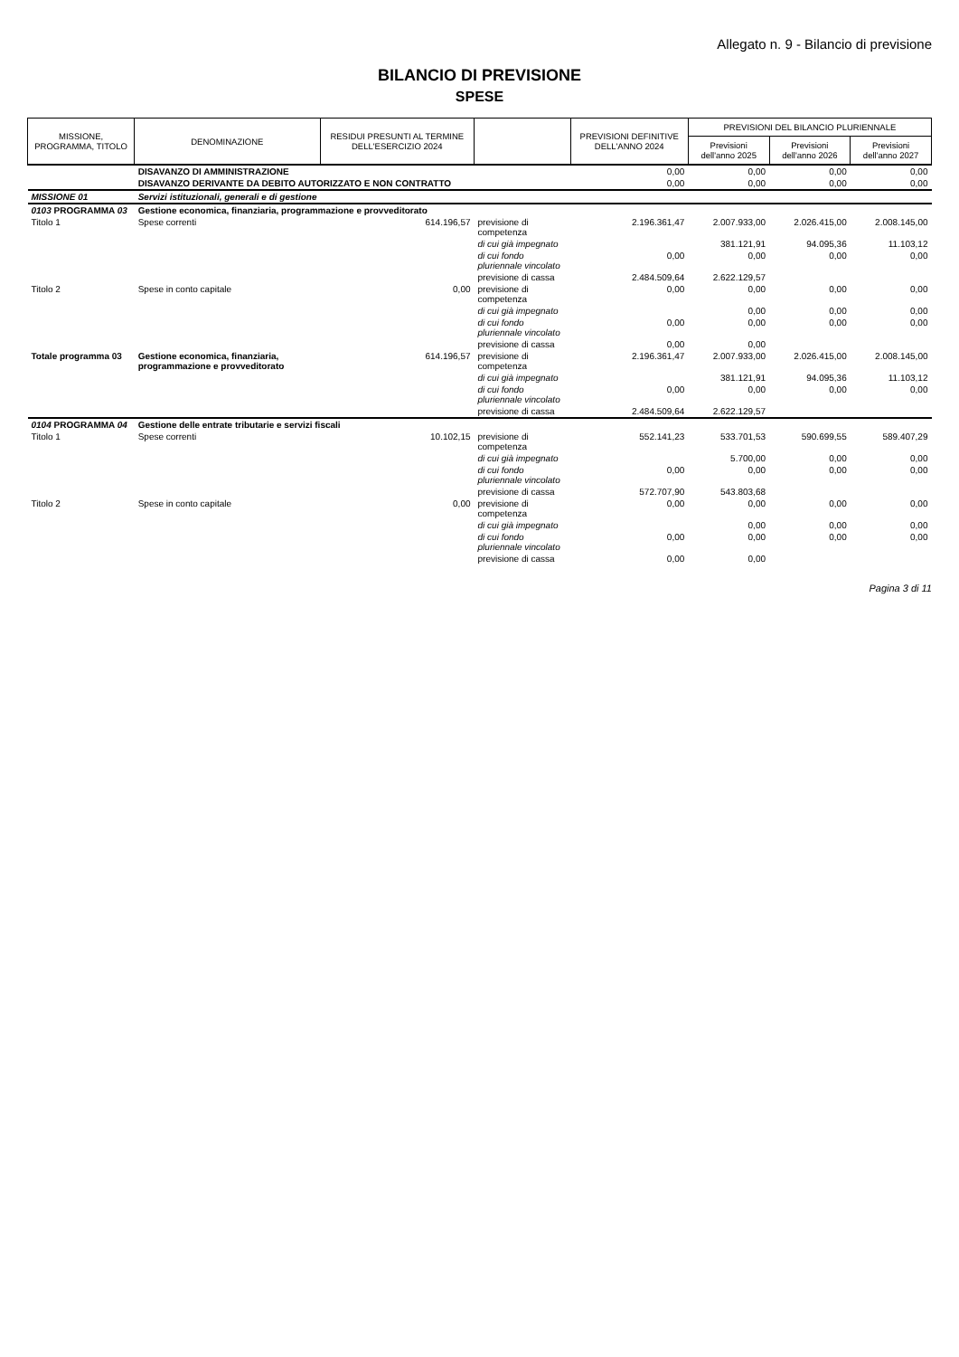Allegato n. 9 - Bilancio di previsione
BILANCIO DI PREVISIONE
SPESE
| MISSIONE, PROGRAMMA, TITOLO | DENOMINAZIONE | RESIDUI PRESUNTI AL TERMINE DELL'ESERCIZIO 2024 | | PREVISIONI DEFINITIVE DELL'ANNO 2024 | PREVISIONI DEL BILANCIO PLURIENNALE | | |
| --- | --- | --- | --- | --- | --- | --- | --- |
| | | | | | Previsioni dell'anno 2025 | Previsioni dell'anno 2026 | Previsioni dell'anno 2027 |
| | DISAVANZO DI AMMINISTRAZIONE | | | 0,00 | 0,00 | 0,00 | 0,00 |
| | DISAVANZO DERIVANTE DA DEBITO AUTORIZZATO E NON CONTRATTO | | | 0,00 | 0,00 | 0,00 | 0,00 |
| MISSIONE 01 | Servizi istituzionali, generali e di gestione | | | | | | |
| 0103 PROGRAMMA 03 | Gestione economica, finanziaria, programmazione e provveditorato | | | | | | |
| Titolo 1 | Spese correnti | 614.196,57 | previsione di competenza | 2.196.361,47 | 2.007.933,00 | 2.026.415,00 | 2.008.145,00 |
| | | | di cui già impegnato | | 381.121,91 | 94.095,36 | 11.103,12 |
| | | | di cui fondo pluriennale vincolato | 0,00 | 0,00 | 0,00 | 0,00 |
| | | | previsione di cassa | 2.484.509,64 | 2.622.129,57 | | |
| Titolo 2 | Spese in conto capitale | 0,00 | previsione di competenza | 0,00 | 0,00 | 0,00 | 0,00 |
| | | | di cui già impegnato | | 0,00 | 0,00 | 0,00 |
| | | | di cui fondo pluriennale vincolato | 0,00 | 0,00 | 0,00 | 0,00 |
| | | | previsione di cassa | 0,00 | 0,00 | | |
| Totale programma 03 | Gestione economica, finanziaria, programmazione e provveditorato | 614.196,57 | previsione di competenza | 2.196.361,47 | 2.007.933,00 | 2.026.415,00 | 2.008.145,00 |
| | | | di cui già impegnato | | 381.121,91 | 94.095,36 | 11.103,12 |
| | | | di cui fondo pluriennale vincolato | 0,00 | 0,00 | 0,00 | 0,00 |
| | | | previsione di cassa | 2.484.509,64 | 2.622.129,57 | | |
| 0104 PROGRAMMA 04 | Gestione delle entrate tributarie e servizi fiscali | | | | | | |
| Titolo 1 | Spese correnti | 10.102,15 | previsione di competenza | 552.141,23 | 533.701,53 | 590.699,55 | 589.407,29 |
| | | | di cui già impegnato | | 5.700,00 | 0,00 | 0,00 |
| | | | di cui fondo pluriennale vincolato | 0,00 | 0,00 | 0,00 | 0,00 |
| | | | previsione di cassa | 572.707,90 | 543.803,68 | | |
| Titolo 2 | Spese in conto capitale | 0,00 | previsione di competenza | 0,00 | 0,00 | 0,00 | 0,00 |
| | | | di cui già impegnato | | 0,00 | 0,00 | 0,00 |
| | | | di cui fondo pluriennale vincolato | 0,00 | 0,00 | 0,00 | 0,00 |
| | | | previsione di cassa | 0,00 | 0,00 | | |
Pagina 3 di 11